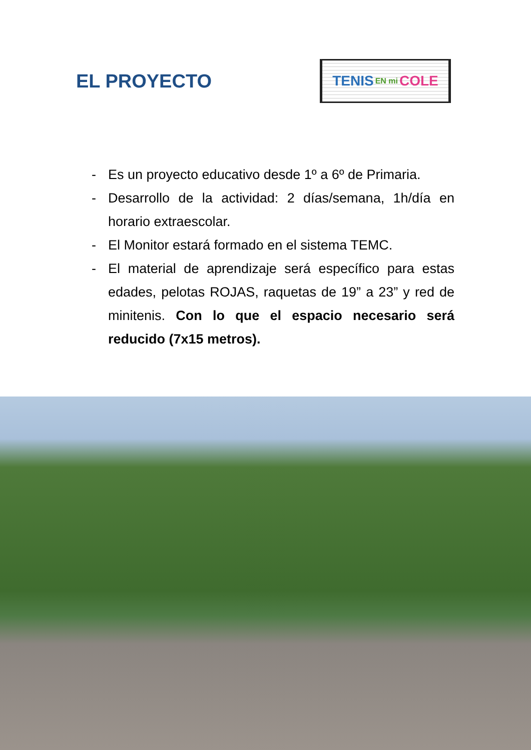EL PROYECTO
TENIS EN mi COLE
- Es un proyecto educativo desde 1º a 6º de Primaria.
- Desarrollo de la actividad: 2 días/semana, 1h/día en horario extraescolar.
- El Monitor estará formado en el sistema TEMC.
- El material de aprendizaje será específico para estas edades, pelotas ROJAS, raquetas de 19” a 23” y red de minitenis. Con lo que el espacio necesario será reducido (7x15 metros).